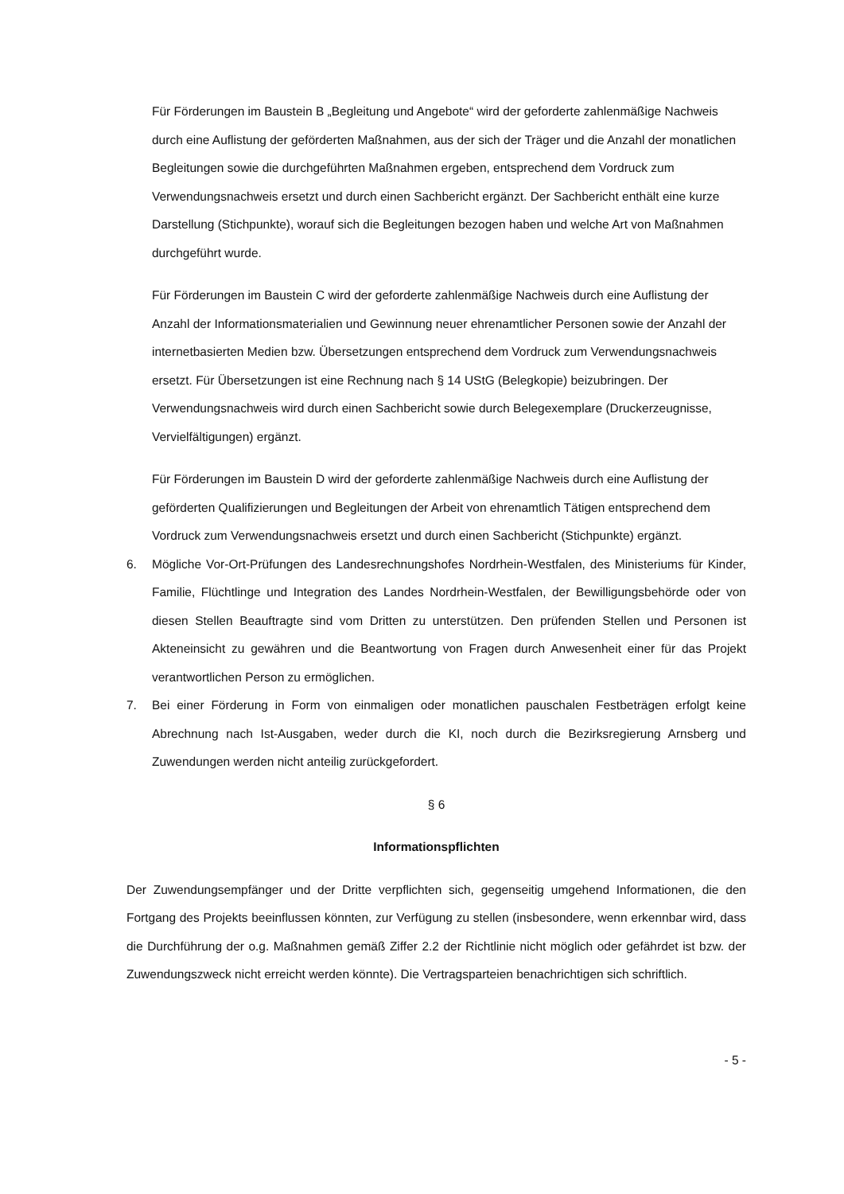Für Förderungen im Baustein B „Begleitung und Angebote“ wird der geforderte zahlenmäßige Nachweis durch eine Auflistung der geförderten Maßnahmen, aus der sich der Träger und die Anzahl der monatlichen Begleitungen sowie die durchgeführten Maßnahmen ergeben, entsprechend dem Vordruck zum Verwendungsnachweis ersetzt und durch einen Sachbericht ergänzt. Der Sachbericht enthält eine kurze Darstellung (Stichpunkte), worauf sich die Begleitungen bezogen haben und welche Art von Maßnahmen durchgeführt wurde.
Für Förderungen im Baustein C wird der geforderte zahlenmäßige Nachweis durch eine Auflistung der Anzahl der Informationsmaterialien und Gewinnung neuer ehrenamtlicher Personen sowie der Anzahl der internetbasierten Medien bzw. Übersetzungen entsprechend dem Vordruck zum Verwendungsnachweis ersetzt. Für Übersetzungen ist eine Rechnung nach § 14 UStG (Belegkopie) beizubringen. Der Verwendungsnachweis wird durch einen Sachbericht sowie durch Belegexemplare (Druckerzeugnisse, Vervielfältigungen) ergänzt.
Für Förderungen im Baustein D wird der geforderte zahlenmäßige Nachweis durch eine Auflistung der geförderten Qualifizierungen und Begleitungen der Arbeit von ehrenamtlich Tätigen entsprechend dem Vordruck zum Verwendungsnachweis ersetzt und durch einen Sachbericht (Stichpunkte) ergänzt.
6. Mögliche Vor-Ort-Prüfungen des Landesrechnungshofes Nordrhein-Westfalen, des Ministeriums für Kinder, Familie, Flüchtlinge und Integration des Landes Nordrhein-Westfalen, der Bewilligungsbehörde oder von diesen Stellen Beauftragte sind vom Dritten zu unterstützen. Den prüfenden Stellen und Personen ist Akteneinsicht zu gewähren und die Beantwortung von Fragen durch Anwesenheit einer für das Projekt verantwortlichen Person zu ermöglichen.
7. Bei einer Förderung in Form von einmaligen oder monatlichen pauschalen Festbeträgen erfolgt keine Abrechnung nach Ist-Ausgaben, weder durch die KI, noch durch die Bezirksregierung Arnsberg und Zuwendungen werden nicht anteilig zurückgefordert.
§ 6
Informationspflichten
Der Zuwendungsempfänger und der Dritte verpflichten sich, gegenseitig umgehend Informationen, die den Fortgang des Projekts beeinflussen könnten, zur Verfügung zu stellen (insbesondere, wenn erkennbar wird, dass die Durchführung der o.g. Maßnahmen gemäß Ziffer 2.2 der Richtlinie nicht möglich oder gefährdet ist bzw. der Zuwendungszweck nicht erreicht werden könnte). Die Vertragsparteien benachrichtigen sich schriftlich.
- 5 -